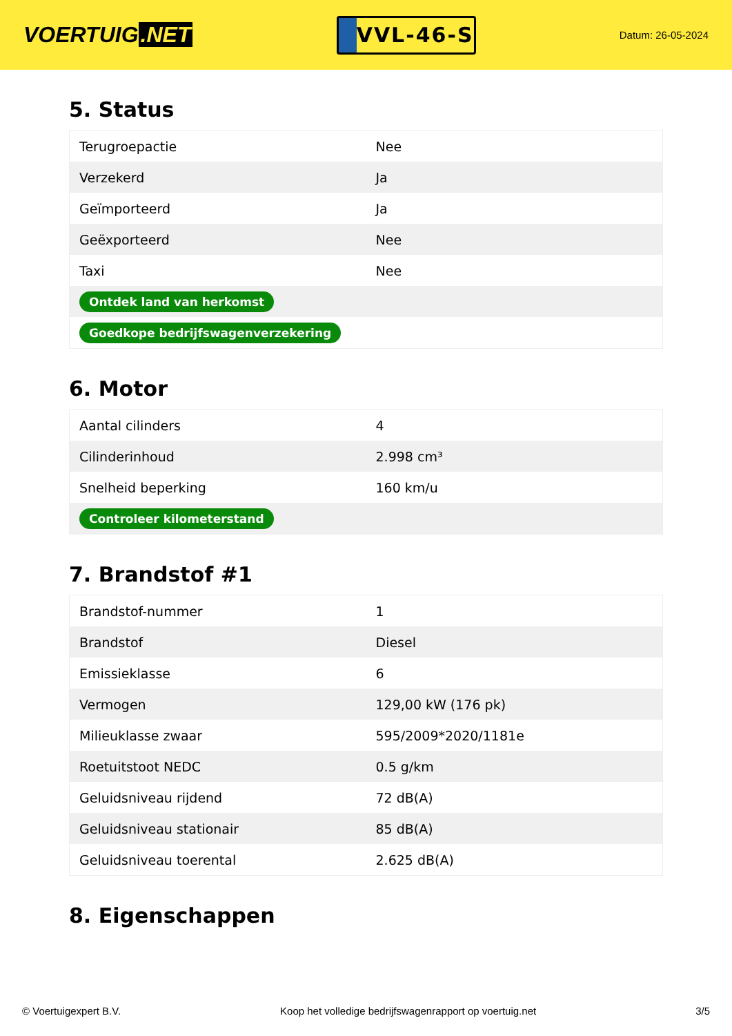VOERTUIG.NET
VVL-46-S
Datum: 26-05-2024
5. Status
| Terugroepactie | Nee |
| Verzekerd | Ja |
| Geïmporteerd | Ja |
| Geëxporteerd | Nee |
| Taxi | Nee |
| Ontdek land van herkomst | |
| Goedkope bedrijfswagenverzekering | |
6. Motor
| Aantal cilinders | 4 |
| Cilinderinhoud | 2.998 cm³ |
| Snelheid beperking | 160 km/u |
| Controleer kilometerstand | |
7. Brandstof #1
| Brandstof-nummer | 1 |
| Brandstof | Diesel |
| Emissieklasse | 6 |
| Vermogen | 129,00 kW (176 pk) |
| Milieuklasse zwaar | 595/2009*2020/1181e |
| Roetuitstoot NEDC | 0.5 g/km |
| Geluidsniveau rijdend | 72 dB(A) |
| Geluidsniveau stationair | 85 dB(A) |
| Geluidsniveau toerental | 2.625 dB(A) |
8. Eigenschappen
© Voertuigexpert B.V. Koop het volledige bedrijfswagenrapport op voertuig.net 3/5